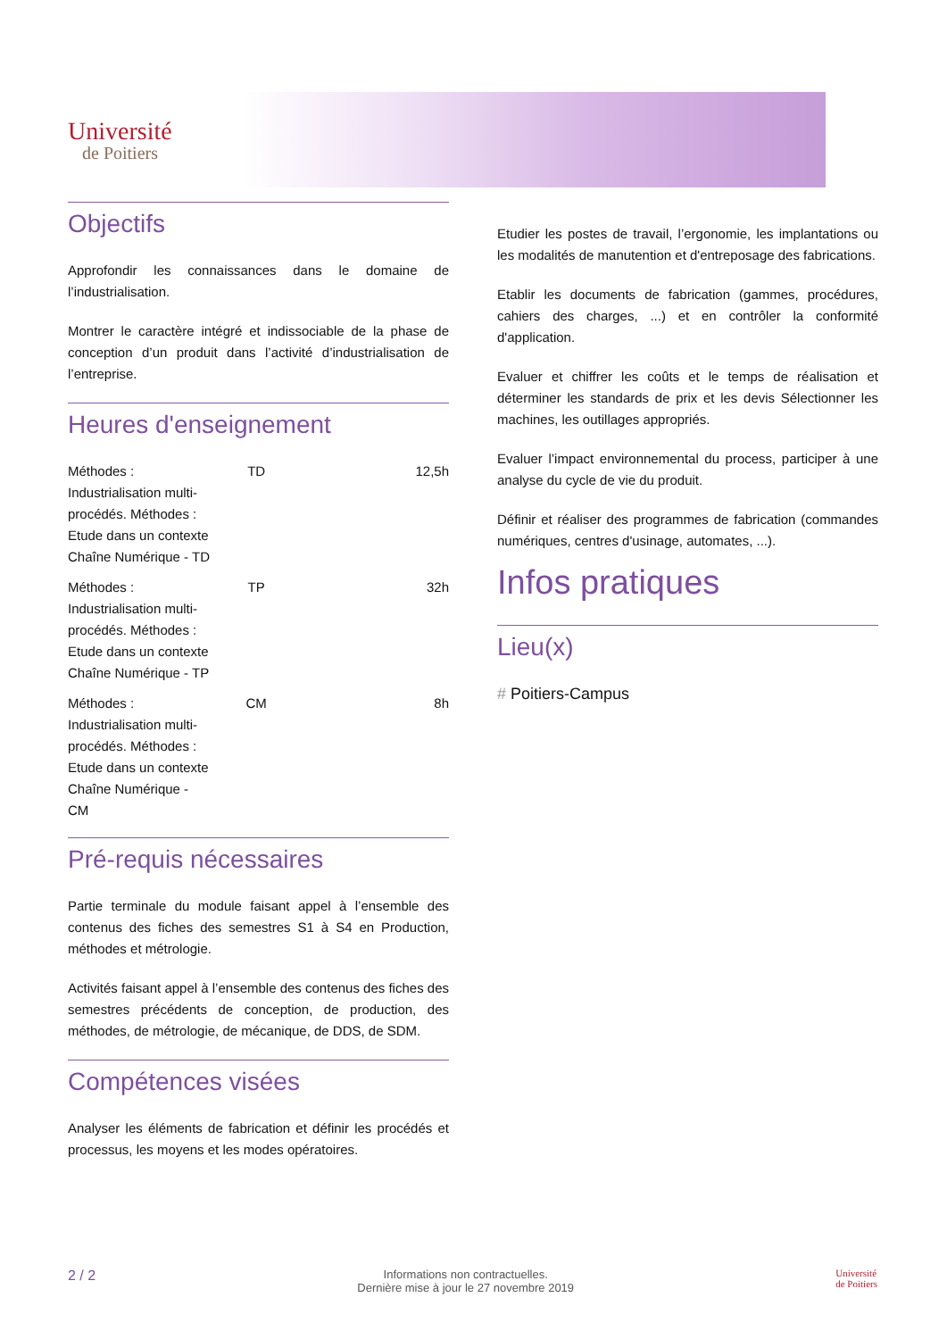Université
de Poitiers
Objectifs
Approfondir les connaissances dans le domaine de l’industrialisation.
Montrer le caractère intégré et indissociable de la phase de conception d’un produit dans l’activité d’industrialisation de l’entreprise.
Heures d'enseignement
| Méthodes : Industrialisation multi-procédés. Méthodes : Etude dans un contexte Chaîne Numérique - TD | TD | 12,5h |
| Méthodes : Industrialisation multi-procédés. Méthodes : Etude dans un contexte Chaîne Numérique - TP | TP | 32h |
| Méthodes : Industrialisation multi-procédés. Méthodes : Etude dans un contexte Chaîne Numérique - CM | CM | 8h |
Pré-requis nécessaires
Partie terminale du module faisant appel à l’ensemble des contenus des fiches des semestres S1 à S4 en Production, méthodes et métrologie.
Activités faisant appel à l’ensemble des contenus des fiches des semestres précédents de conception, de production, des méthodes, de métrologie, de mécanique, de DDS, de SDM.
Compétences visées
Analyser les éléments de fabrication et définir les procédés et processus, les moyens et les modes opératoires.
Etudier les postes de travail, l’ergonomie, les implantations ou les modalités de manutention et d'entreposage des fabrications.
Etablir les documents de fabrication (gammes, procédures, cahiers des charges, ...) et en contrôler la conformité d'application.
Evaluer et chiffrer les coûts et le temps de réalisation et déterminer les standards de prix et les devis Sélectionner les machines, les outillages appropriés.
Evaluer l’impact environnemental du process, participer à une analyse du cycle de vie du produit.
Définir et réaliser des programmes de fabrication (commandes numériques, centres d'usinage, automates, ...).
Infos pratiques
Lieu(x)
# Poitiers-Campus
2 / 2 Informations non contractuelles.
Dernière mise à jour le 27 novembre 2019 Université
de Poitiers